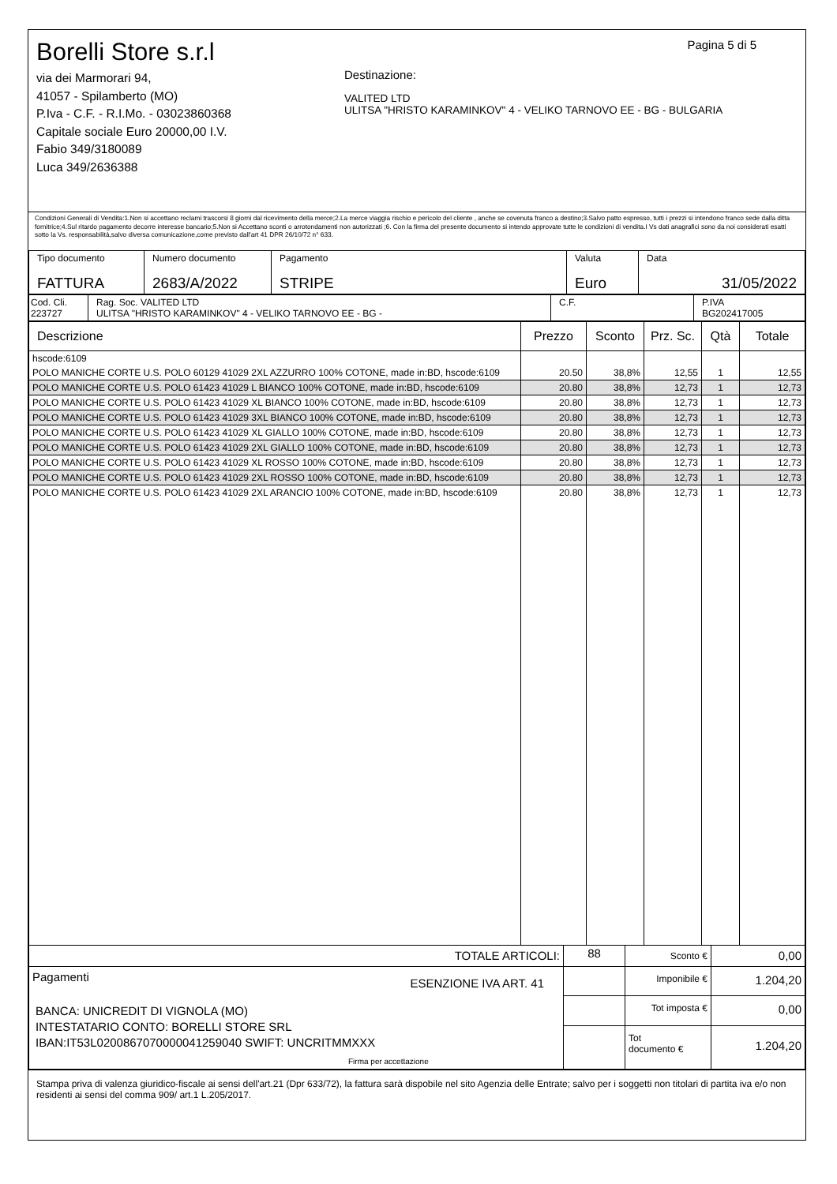Pagina 5 di 5
Borelli Store s.r.l
via dei Marmorari 94,
41057 - Spilamberto (MO)
P.Iva - C.F. - R.I.Mo. - 03023860368
Capitale sociale Euro 20000,00 I.V.
Fabio 349/3180089
Luca 349/2636388
Destinazione:
VALITED LTD
ULITSA "HRISTO KARAMINKOV" 4 - VELIKO TARNOVO EE - BG - BULGARIA
Condizioni Generali di Vendita:1.Non si accettano reclami trascorsi 8 giorni dal ricevimento della merce;2.La merce viaggia rischio e pericolo del cliente , anche se covenuta franco a destino;3.Salvo patto espresso, tutti i prezzi si intendono franco sede dalla ditta fornitrice;4.Sul ritardo pagamento decorre interesse bancario;5.Non si Accettano sconti o arrotondamenti non autorizzati ;6. Con la firma del presente documento si intendo approvate tutte le condizioni di vendita.I Vs dati anagrafici sono da noi considerati esatti sotto la Vs. responsabilità,salvo diversa comunicazione,come previsto dall'art 41 DPR 26/10/72 n° 633.
| Tipo documento FATTURA | Numero documento 2683/A/2022 | Pagamento STRIPE | Valuta Euro | Data 31/05/2022 |
| Cod. Cli. 223727 | Rag. Soc. VALITED LTD ULITSA "HRISTO KARAMINKOV" 4 - VELIKO TARNOVO EE - BG - | C.F. | P.IVA BG202417005 |
| Descrizione | Prezzo | Sconto | Prz. Sc. | Qtà | Totale |
| --- | --- | --- | --- | --- | --- |
| hscode:6109 | | | | | |
| POLO MANICHE CORTE U.S. POLO 60129 41029 2XL AZZURRO 100% COTONE, made in:BD, hscode:6109 | 20.50 | 38,8% | 12,55 | 1 | 12,55 |
| POLO MANICHE CORTE U.S. POLO 61423 41029 L BIANCO 100% COTONE, made in:BD, hscode:6109 | 20.80 | 38,8% | 12,73 | 1 | 12,73 |
| POLO MANICHE CORTE U.S. POLO 61423 41029 XL BIANCO 100% COTONE, made in:BD, hscode:6109 | 20.80 | 38,8% | 12,73 | 1 | 12,73 |
| POLO MANICHE CORTE U.S. POLO 61423 41029 3XL BIANCO 100% COTONE, made in:BD, hscode:6109 | 20.80 | 38,8% | 12,73 | 1 | 12,73 |
| POLO MANICHE CORTE U.S. POLO 61423 41029 XL GIALLO 100% COTONE, made in:BD, hscode:6109 | 20.80 | 38,8% | 12,73 | 1 | 12,73 |
| POLO MANICHE CORTE U.S. POLO 61423 41029 2XL GIALLO 100% COTONE, made in:BD, hscode:6109 | 20.80 | 38,8% | 12,73 | 1 | 12,73 |
| POLO MANICHE CORTE U.S. POLO 61423 41029 XL ROSSO 100% COTONE, made in:BD, hscode:6109 | 20.80 | 38,8% | 12,73 | 1 | 12,73 |
| POLO MANICHE CORTE U.S. POLO 61423 41029 2XL ROSSO 100% COTONE, made in:BD, hscode:6109 | 20.80 | 38,8% | 12,73 | 1 | 12,73 |
| POLO MANICHE CORTE U.S. POLO 61423 41029 2XL ARANCIO 100% COTONE, made in:BD, hscode:6109 | 20.80 | 38,8% | 12,73 | 1 | 12,73 |
| TOTALE ARTICOLI: | 88 | Sconto € | 0,00 |
| Pagamenti ESENZIONE IVA ART. 41 BANCA: UNICREDIT DI VIGNOLA (MO) INTESTATARIO CONTO: BORELLI STORE SRL IBAN:IT53L0200867070000041259040 SWIFT: UNCRITMMXXX Firma per accettazione | | Imponibile € | 1.204,20 |
| | | Tot imposta € | 0,00 |
| | | Tot documento € | 1.204,20 |
Stampa priva di valenza giuridico-fiscale ai sensi dell'art.21 (Dpr 633/72), la fattura sarà dispobile nel sito Agenzia delle Entrate; salvo per i soggetti non titolari di partita iva e/o non residenti ai sensi del comma 909/ art.1 L.205/2017.